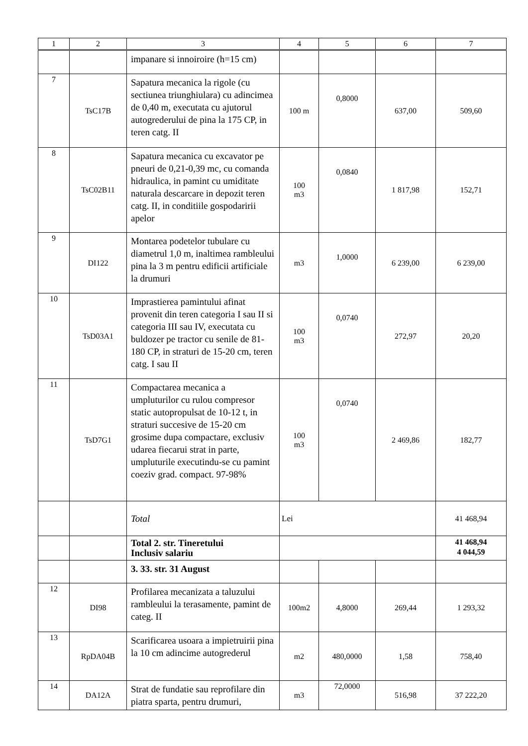| 1 | 2 | 3 | 4 | 5 | 6 | 7 |
| --- | --- | --- | --- | --- | --- | --- |
| | | impanare si innoiroire (h=15 cm) | | | | |
| 7 | TsC17B | Sapatura mecanica la rigole (cu sectiunea triunghiulara) cu adincimea de 0,40 m, executata cu ajutorul autogrederului de pina la 175 CP, in teren catg. II | 100 m | 0,8000 | 637,00 | 509,60 |
| 8 | TsC02B11 | Sapatura mecanica cu excavator pe pneuri de 0,21-0,39 mc, cu comanda hidraulica, in pamint cu umiditate naturala descarcare in depozit teren catg. II, in conditiile gospodaririi apelor | 100 m3 | 0,0840 | 1 817,98 | 152,71 |
| 9 | DI122 | Montarea podetelor tubulare cu diametrul 1,0 m, inaltimea rambleului pina la 3 m pentru edificii artificiale la drumuri | m3 | 1,0000 | 6 239,00 | 6 239,00 |
| 10 | TsD03A1 | Imprastierea pamintului afinat provenit din teren categoria I sau II si categoria III sau IV, executata cu buldozer pe tractor cu senile de 81-180 CP, in straturi de 15-20 cm, teren catg. I sau II | 100 m3 | 0,0740 | 272,97 | 20,20 |
| 11 | TsD7G1 | Compactarea mecanica a umpluturilor cu rulou compresor static autopropulsat de 10-12 t, in straturi succesive de 15-20 cm grosime dupa compactare, exclusiv udarea fiecarui strat in parte, umpluturile executindu-se cu pamint coeziv grad. compact. 97-98% | 100 m3 | 0,0740 | 2 469,86 | 182,77 |
| | | Total | Lei | | | 41 468,94 |
| | | Total 2. str. Tineretului Inclusiv salariu | | | | 41 468,94 4 044,59 |
| | | 3. 33. str. 31 August | | | | |
| 12 | DI98 | Profilarea mecanizata a taluzului rambleului la terasamente, pamint de categ. II | 100m2 | 4,8000 | 269,44 | 1 293,32 |
| 13 | RpDA04B | Scarificarea usoara a impietruirii pina la 10 cm adincime autogrederul | m2 | 480,0000 | 1,58 | 758,40 |
| 14 | DA12A | Strat de fundatie sau reprofilare din piatra sparta, pentru drumuri, | m3 | 72,0000 | 516,98 | 37 222,20 |